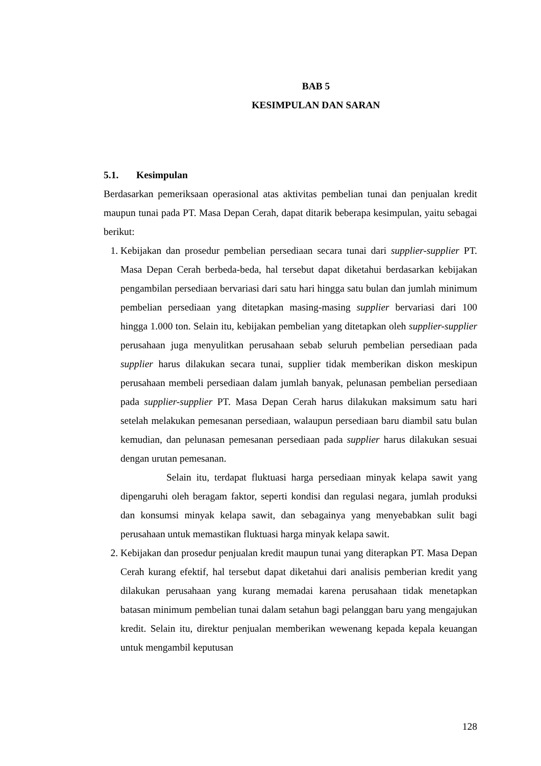BAB 5
KESIMPULAN DAN SARAN
5.1. Kesimpulan
Berdasarkan pemeriksaan operasional atas aktivitas pembelian tunai dan penjualan kredit maupun tunai pada PT. Masa Depan Cerah, dapat ditarik beberapa kesimpulan, yaitu sebagai berikut:
1. Kebijakan dan prosedur pembelian persediaan secara tunai dari supplier-supplier PT. Masa Depan Cerah berbeda-beda, hal tersebut dapat diketahui berdasarkan kebijakan pengambilan persediaan bervariasi dari satu hari hingga satu bulan dan jumlah minimum pembelian persediaan yang ditetapkan masing-masing supplier bervariasi dari 100 hingga 1.000 ton. Selain itu, kebijakan pembelian yang ditetapkan oleh supplier-supplier perusahaan juga menyulitkan perusahaan sebab seluruh pembelian persediaan pada supplier harus dilakukan secara tunai, supplier tidak memberikan diskon meskipun perusahaan membeli persediaan dalam jumlah banyak, pelunasan pembelian persediaan pada supplier-supplier PT. Masa Depan Cerah harus dilakukan maksimum satu hari setelah melakukan pemesanan persediaan, walaupun persediaan baru diambil satu bulan kemudian, dan pelunasan pemesanan persediaan pada supplier harus dilakukan sesuai dengan urutan pemesanan.
Selain itu, terdapat fluktuasi harga persediaan minyak kelapa sawit yang dipengaruhi oleh beragam faktor, seperti kondisi dan regulasi negara, jumlah produksi dan konsumsi minyak kelapa sawit, dan sebagainya yang menyebabkan sulit bagi perusahaan untuk memastikan fluktuasi harga minyak kelapa sawit.
2. Kebijakan dan prosedur penjualan kredit maupun tunai yang diterapkan PT. Masa Depan Cerah kurang efektif, hal tersebut dapat diketahui dari analisis pemberian kredit yang dilakukan perusahaan yang kurang memadai karena perusahaan tidak menetapkan batasan minimum pembelian tunai dalam setahun bagi pelanggan baru yang mengajukan kredit. Selain itu, direktur penjualan memberikan wewenang kepada kepala keuangan untuk mengambil keputusan
128